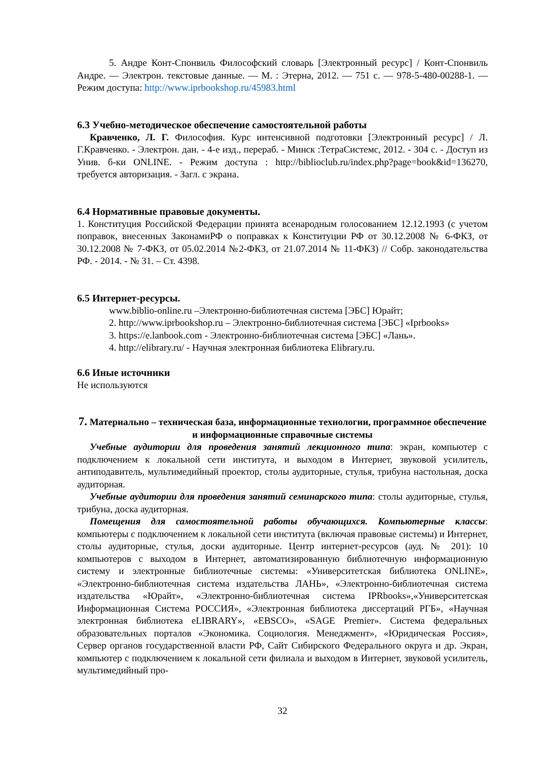5. Андре Конт-Спонвиль Философский словарь [Электронный ресурс] / Конт-Спонвиль Андре. — Электрон. текстовые данные. — М. : Этерна, 2012. — 751 c. — 978-5-480-00288-1. — Режим доступа: http://www.iprbookshop.ru/45983.html
6.3 Учебно-методическое обеспечение самостоятельной работы
Кравченко, Л. Г. Философия. Курс интенсивной подготовки [Электронный ресурс] / Л. Г.Кравченко. - Электрон. дан. - 4-е изд., перераб. - Минск :ТетраСистемс, 2012. - 304 с. - Доступ из Унив. б-ки ONLINE. - Режим доступа : http://biblioclub.ru/index.php?page=book&id=136270, требуется авторизация. - Загл. с экрана.
6.4 Нормативные правовые документы.
1. Конституция Российской Федерации принята всенародным голосованием 12.12.1993 (с учетом поправок, внесенных ЗаконамиРФ о поправках к Конституции РФ от 30.12.2008 № 6-ФКЗ, от 30.12.2008 № 7-ФКЗ, от 05.02.2014 №2-ФКЗ, от 21.07.2014 № 11-ФКЗ) // Собр. законодательства РФ. - 2014. - № 31. – Ст. 4398.
6.5 Интернет-ресурсы.
www.biblio-online.ru –Электронно-библиотечная система [ЭБС] Юрайт;
2. http://www.iprbookshop.ru – Электронно-библиотечная система [ЭБС] «Iprbooks»
3. https://e.lanbook.com - Электронно-библиотечная система [ЭБС] «Лань».
4. http://elibrary.ru/ - Научная электронная библиотека Elibrary.ru.
6.6 Иные источники
Не используются
7. Материально – техническая база, информационные технологии, программное обеспечение и информационные справочные системы
Учебные аудитории для проведения занятий лекционного типа: экран, компьютер с подключением к локальной сети института, и выходом в Интернет, звуковой усилитель, антиподавитель, мультимедийный проектор, столы аудиторные, стулья, трибуна настольная, доска аудиторная.
Учебные аудитории для проведения занятий семинарского типа: столы аудиторные, стулья, трибуна, доска аудиторная.
Помещения для самостоятельной работы обучающихся. Компьютерные классы: компьютеры с подключением к локальной сети института (включая правовые системы) и Интернет, столы аудиторные, стулья, доски аудиторные. Центр интернет-ресурсов (ауд. № 201): 10 компьютеров с выходом в Интернет, автоматизированную библиотечную информационную систему и электронные библиотечные системы: «Университетская библиотека ONLINE», «Электронно-библиотечная система издательства ЛАНЬ», «Электронно-библиотечная система издательства «Юрайт», «Электронно-библиотечная система IPRbooks»,«Университетская Информационная Система РОССИЯ», «Электронная библиотека диссертаций РГБ», «Научная электронная библиотека eLIBRARY», «EBSCO», «SAGE Premier». Система федеральных образовательных порталов «Экономика. Социология. Менеджмент», «Юридическая Россия», Сервер органов государственной власти РФ, Сайт Сибирского Федерального округа и др. Экран, компьютер с подключением к локальной сети филиала и выходом в Интернет, звуковой усилитель, мультимедийный про-
32